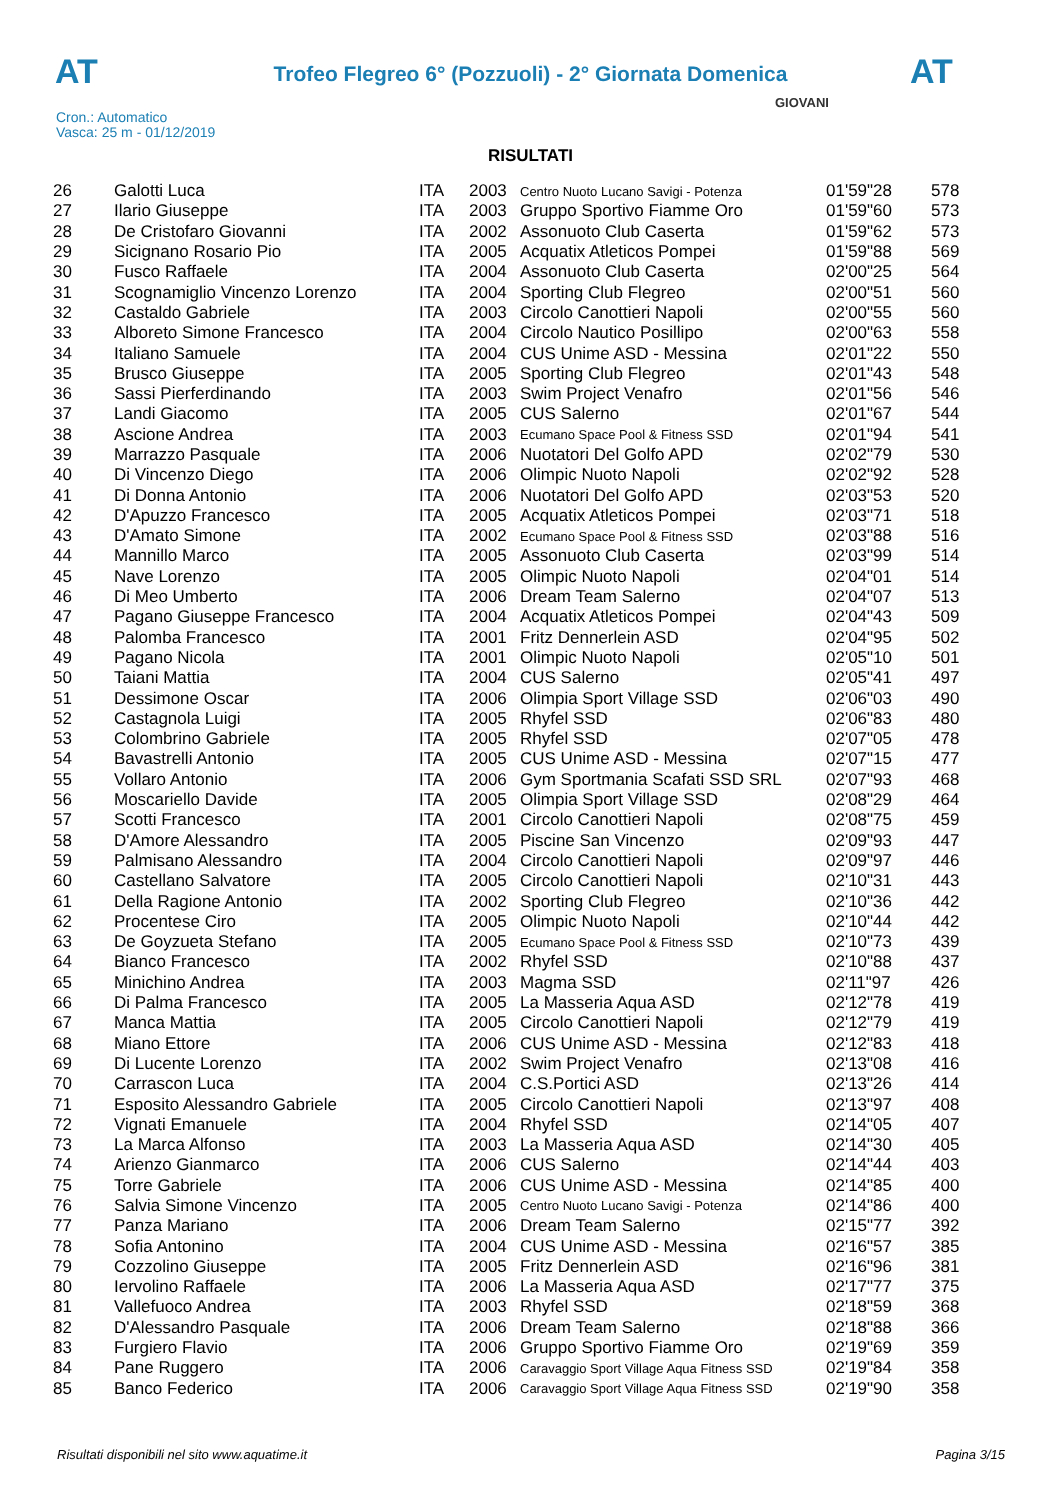AT
Trofeo Flegreo 6° (Pozzuoli) - 2° Giornata Domenica AT
Cron.: Automatico
Vasca: 25 m - 01/12/2019
GIOVANI
RISULTATI
| 26 | Galotti Luca | ITA | 2003 | Centro Nuoto Lucano Savigi - Potenza | 01'59"28 | 578 |
| 27 | Ilario Giuseppe | ITA | 2003 | Gruppo Sportivo Fiamme Oro | 01'59"60 | 573 |
| 28 | De Cristofaro Giovanni | ITA | 2002 | Assonuoto Club Caserta | 01'59"62 | 573 |
| 29 | Sicignano Rosario Pio | ITA | 2005 | Acquatix Atleticos Pompei | 01'59"88 | 569 |
| 30 | Fusco Raffaele | ITA | 2004 | Assonuoto Club Caserta | 02'00"25 | 564 |
| 31 | Scognamiglio Vincenzo Lorenzo | ITA | 2004 | Sporting Club Flegreo | 02'00"51 | 560 |
| 32 | Castaldo Gabriele | ITA | 2003 | Circolo Canottieri Napoli | 02'00"55 | 560 |
| 33 | Alboreto Simone Francesco | ITA | 2004 | Circolo Nautico Posillipo | 02'00"63 | 558 |
| 34 | Italiano Samuele | ITA | 2004 | CUS Unime ASD - Messina | 02'01"22 | 550 |
| 35 | Brusco Giuseppe | ITA | 2005 | Sporting Club Flegreo | 02'01"43 | 548 |
| 36 | Sassi Pierferdinando | ITA | 2003 | Swim Project Venafro | 02'01"56 | 546 |
| 37 | Landi Giacomo | ITA | 2005 | CUS Salerno | 02'01"67 | 544 |
| 38 | Ascione Andrea | ITA | 2003 | Ecumano Space Pool & Fitness SSD | 02'01"94 | 541 |
| 39 | Marrazzo Pasquale | ITA | 2006 | Nuotatori Del Golfo APD | 02'02"79 | 530 |
| 40 | Di Vincenzo Diego | ITA | 2006 | Olimpic Nuoto Napoli | 02'02"92 | 528 |
| 41 | Di Donna Antonio | ITA | 2006 | Nuotatori Del Golfo APD | 02'03"53 | 520 |
| 42 | D'Apuzzo Francesco | ITA | 2005 | Acquatix Atleticos Pompei | 02'03"71 | 518 |
| 43 | D'Amato Simone | ITA | 2002 | Ecumano Space Pool & Fitness SSD | 02'03"88 | 516 |
| 44 | Mannillo Marco | ITA | 2005 | Assonuoto Club Caserta | 02'03"99 | 514 |
| 45 | Nave Lorenzo | ITA | 2005 | Olimpic Nuoto Napoli | 02'04"01 | 514 |
| 46 | Di Meo Umberto | ITA | 2006 | Dream Team Salerno | 02'04"07 | 513 |
| 47 | Pagano Giuseppe Francesco | ITA | 2004 | Acquatix Atleticos Pompei | 02'04"43 | 509 |
| 48 | Palomba Francesco | ITA | 2001 | Fritz Dennerlein ASD | 02'04"95 | 502 |
| 49 | Pagano Nicola | ITA | 2001 | Olimpic Nuoto Napoli | 02'05"10 | 501 |
| 50 | Taiani Mattia | ITA | 2004 | CUS Salerno | 02'05"41 | 497 |
| 51 | Dessimone Oscar | ITA | 2006 | Olimpia Sport Village SSD | 02'06"03 | 490 |
| 52 | Castagnola Luigi | ITA | 2005 | Rhyfel SSD | 02'06"83 | 480 |
| 53 | Colombrino Gabriele | ITA | 2005 | Rhyfel SSD | 02'07"05 | 478 |
| 54 | Bavastrelli Antonio | ITA | 2005 | CUS Unime ASD - Messina | 02'07"15 | 477 |
| 55 | Vollaro Antonio | ITA | 2006 | Gym Sportmania Scafati SSD SRL | 02'07"93 | 468 |
| 56 | Moscariello Davide | ITA | 2005 | Olimpia Sport Village SSD | 02'08"29 | 464 |
| 57 | Scotti Francesco | ITA | 2001 | Circolo Canottieri Napoli | 02'08"75 | 459 |
| 58 | D'Amore Alessandro | ITA | 2005 | Piscine San Vincenzo | 02'09"93 | 447 |
| 59 | Palmisano Alessandro | ITA | 2004 | Circolo Canottieri Napoli | 02'09"97 | 446 |
| 60 | Castellano Salvatore | ITA | 2005 | Circolo Canottieri Napoli | 02'10"31 | 443 |
| 61 | Della Ragione Antonio | ITA | 2002 | Sporting Club Flegreo | 02'10"36 | 442 |
| 62 | Procentese Ciro | ITA | 2005 | Olimpic Nuoto Napoli | 02'10"44 | 442 |
| 63 | De Goyzueta Stefano | ITA | 2005 | Ecumano Space Pool & Fitness SSD | 02'10"73 | 439 |
| 64 | Bianco Francesco | ITA | 2002 | Rhyfel SSD | 02'10"88 | 437 |
| 65 | Minichino Andrea | ITA | 2003 | Magma SSD | 02'11"97 | 426 |
| 66 | Di Palma Francesco | ITA | 2005 | La Masseria Aqua ASD | 02'12"78 | 419 |
| 67 | Manca Mattia | ITA | 2005 | Circolo Canottieri Napoli | 02'12"79 | 419 |
| 68 | Miano Ettore | ITA | 2006 | CUS Unime ASD - Messina | 02'12"83 | 418 |
| 69 | Di Lucente Lorenzo | ITA | 2002 | Swim Project Venafro | 02'13"08 | 416 |
| 70 | Carrascon Luca | ITA | 2004 | C.S.Portici ASD | 02'13"26 | 414 |
| 71 | Esposito Alessandro Gabriele | ITA | 2005 | Circolo Canottieri Napoli | 02'13"97 | 408 |
| 72 | Vignati Emanuele | ITA | 2004 | Rhyfel SSD | 02'14"05 | 407 |
| 73 | La Marca Alfonso | ITA | 2003 | La Masseria Aqua ASD | 02'14"30 | 405 |
| 74 | Arienzo Gianmarco | ITA | 2006 | CUS Salerno | 02'14"44 | 403 |
| 75 | Torre Gabriele | ITA | 2006 | CUS Unime ASD - Messina | 02'14"85 | 400 |
| 76 | Salvia Simone Vincenzo | ITA | 2005 | Centro Nuoto Lucano Savigi - Potenza | 02'14"86 | 400 |
| 77 | Panza Mariano | ITA | 2006 | Dream Team Salerno | 02'15"77 | 392 |
| 78 | Sofia Antonino | ITA | 2004 | CUS Unime ASD - Messina | 02'16"57 | 385 |
| 79 | Cozzolino Giuseppe | ITA | 2005 | Fritz Dennerlein ASD | 02'16"96 | 381 |
| 80 | Iervolino Raffaele | ITA | 2006 | La Masseria Aqua ASD | 02'17"77 | 375 |
| 81 | Vallefuoco Andrea | ITA | 2003 | Rhyfel SSD | 02'18"59 | 368 |
| 82 | D'Alessandro Pasquale | ITA | 2006 | Dream Team Salerno | 02'18"88 | 366 |
| 83 | Furgiero Flavio | ITA | 2006 | Gruppo Sportivo Fiamme Oro | 02'19"69 | 359 |
| 84 | Pane Ruggero | ITA | 2006 | Caravaggio Sport Village Aqua Fitness SSD | 02'19"84 | 358 |
| 85 | Banco Federico | ITA | 2006 | Caravaggio Sport Village Aqua Fitness SSD | 02'19"90 | 358 |
Risultati disponibili nel sito www.aquatime.it Pagina 3/15